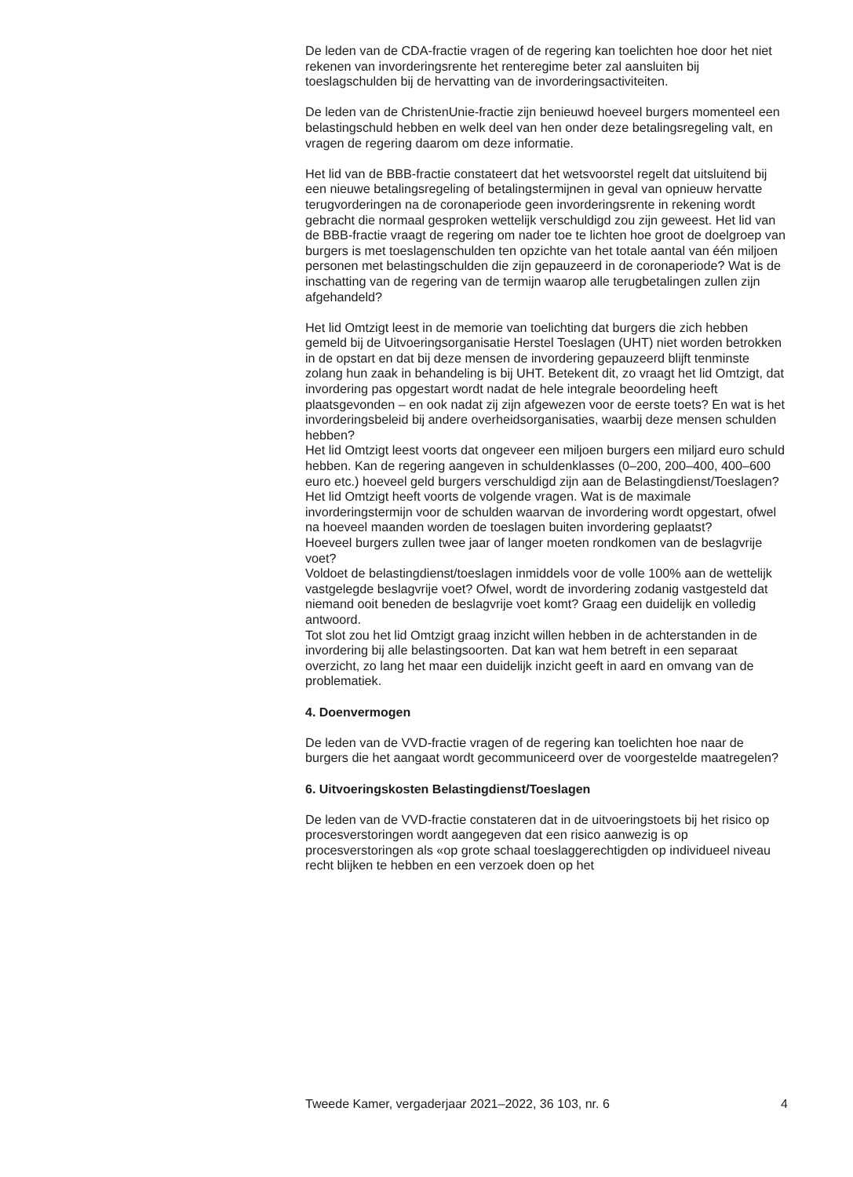De leden van de CDA-fractie vragen of de regering kan toelichten hoe door het niet rekenen van invorderingsrente het renteregime beter zal aansluiten bij toeslagschulden bij de hervatting van de invorderingsactiviteiten.
De leden van de ChristenUnie-fractie zijn benieuwd hoeveel burgers momenteel een belastingschuld hebben en welk deel van hen onder deze betalingsregeling valt, en vragen de regering daarom om deze informatie.
Het lid van de BBB-fractie constateert dat het wetsvoorstel regelt dat uitsluitend bij een nieuwe betalingsregeling of betalingstermijnen in geval van opnieuw hervatte terugvorderingen na de coronaperiode geen invorderingsrente in rekening wordt gebracht die normaal gesproken wettelijk verschuldigd zou zijn geweest. Het lid van de BBB-fractie vraagt de regering om nader toe te lichten hoe groot de doelgroep van burgers is met toeslagenschulden ten opzichte van het totale aantal van één miljoen personen met belastingschulden die zijn gepauzeerd in de coronaperiode? Wat is de inschatting van de regering van de termijn waarop alle terugbetalingen zullen zijn afgehandeld?
Het lid Omtzigt leest in de memorie van toelichting dat burgers die zich hebben gemeld bij de Uitvoeringsorganisatie Herstel Toeslagen (UHT) niet worden betrokken in de opstart en dat bij deze mensen de invordering gepauzeerd blijft tenminste zolang hun zaak in behandeling is bij UHT. Betekent dit, zo vraagt het lid Omtzigt, dat invordering pas opgestart wordt nadat de hele integrale beoordeling heeft plaatsgevonden – en ook nadat zij zijn afgewezen voor de eerste toets? En wat is het invorderingsbeleid bij andere overheidsorganisaties, waarbij deze mensen schulden hebben?
Het lid Omtzigt leest voorts dat ongeveer een miljoen burgers een miljard euro schuld hebben. Kan de regering aangeven in schuldenklasses (0–200, 200–400, 400–600 euro etc.) hoeveel geld burgers verschuldigd zijn aan de Belastingdienst/Toeslagen?
Het lid Omtzigt heeft voorts de volgende vragen. Wat is de maximale invorderingstermijn voor de schulden waarvan de invordering wordt opgestart, ofwel na hoeveel maanden worden de toeslagen buiten invordering geplaatst?
Hoeveel burgers zullen twee jaar of langer moeten rondkomen van de beslagvrije voet?
Voldoet de belastingdienst/toeslagen inmiddels voor de volle 100% aan de wettelijk vastgelegde beslagvrije voet? Ofwel, wordt de invordering zodanig vastgesteld dat niemand ooit beneden de beslagvrije voet komt? Graag een duidelijk en volledig antwoord.
Tot slot zou het lid Omtzigt graag inzicht willen hebben in de achterstanden in de invordering bij alle belastingsoorten. Dat kan wat hem betreft in een separaat overzicht, zo lang het maar een duidelijk inzicht geeft in aard en omvang van de problematiek.
4. Doenvermogen
De leden van de VVD-fractie vragen of de regering kan toelichten hoe naar de burgers die het aangaat wordt gecommuniceerd over de voorgestelde maatregelen?
6. Uitvoeringskosten Belastingdienst/Toeslagen
De leden van de VVD-fractie constateren dat in de uitvoeringstoets bij het risico op procesverstoringen wordt aangegeven dat een risico aanwezig is op procesverstoringen als «op grote schaal toeslaggerechtigden op individueel niveau recht blijken te hebben en een verzoek doen op het
Tweede Kamer, vergaderjaar 2021–2022, 36 103, nr. 6 4